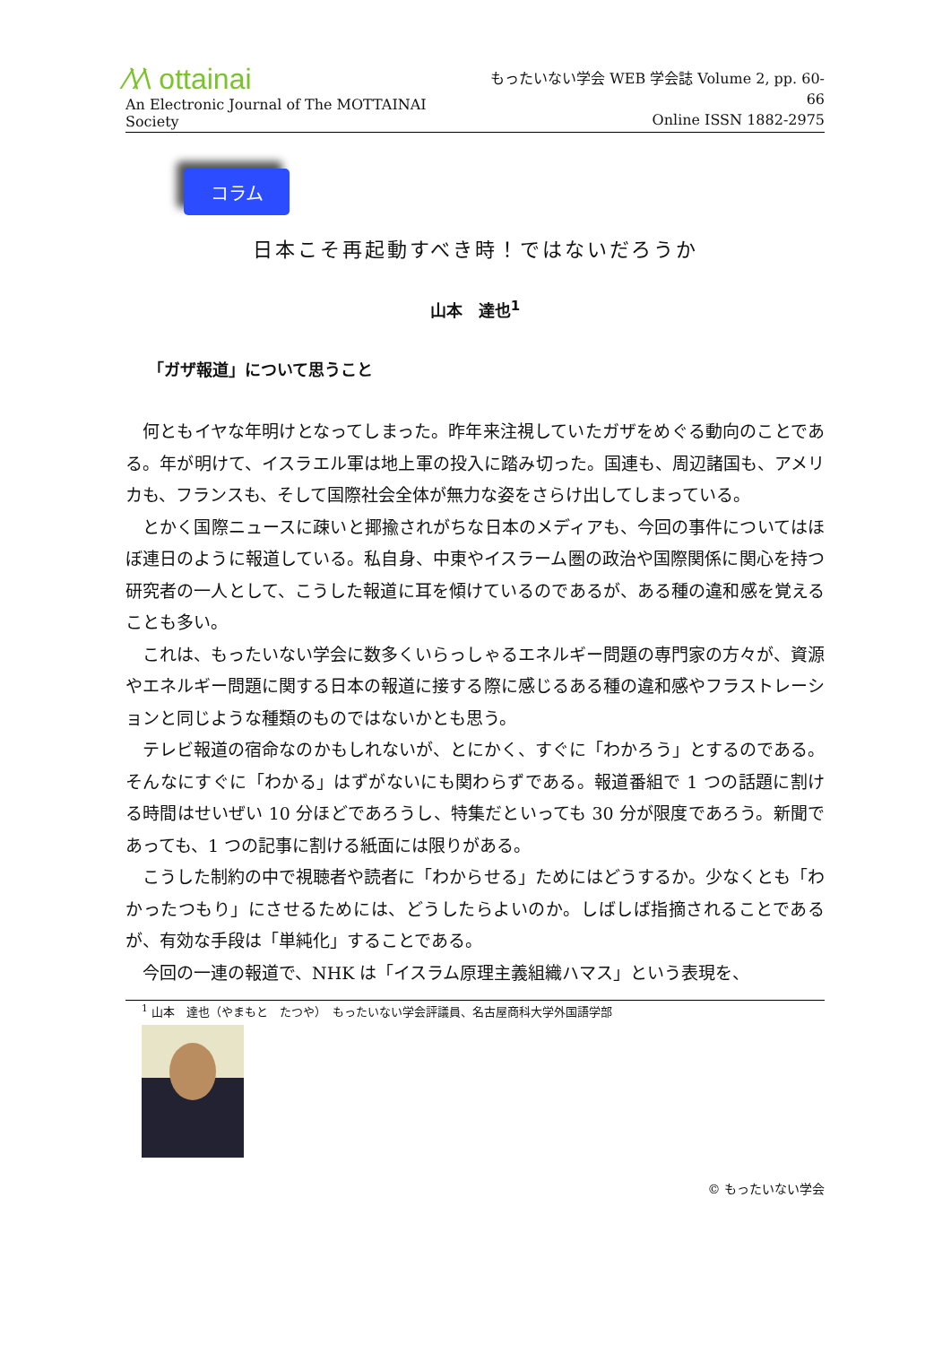⁄\⁄\ ottainai
An Electronic Journal of The MOTTAINAI Society
もったいない学会 WEB 学会誌 Volume 2, pp. 60-66
Online ISSN 1882-2975
コラム
日本こそ再起動すべき時！ではないだろうか
山本　達也<sup>1</sup>
「ガザ報道」について思うこと
何ともイヤな年明けとなってしまった。昨年来注視していたガザをめぐる動向のことである。年が明けて、イスラエル軍は地上軍の投入に踏み切った。国連も、周辺諸国も、アメリカも、フランスも、そして国際社会全体が無力な姿をさらけ出してしまっている。
とかく国際ニュースに疎いと揶揄されがちな日本のメディアも、今回の事件についてはほぼ連日のように報道している。私自身、中東やイスラーム圏の政治や国際関係に関心を持つ研究者の一人として、こうした報道に耳を傾けているのであるが、ある種の違和感を覚えることも多い。
これは、もったいない学会に数多くいらっしゃるエネルギー問題の専門家の方々が、資源やエネルギー問題に関する日本の報道に接する際に感じるある種の違和感やフラストレーションと同じような種類のものではないかとも思う。
テレビ報道の宿命なのかもしれないが、とにかく、すぐに「わかろう」とするのである。そんなにすぐに「わかる」はずがないにも関わらずである。報道番組で 1 つの話題に割ける時間はせいぜい 10 分ほどであろうし、特集だといっても 30 分が限度であろう。新聞であっても、1 つの記事に割ける紙面には限りがある。
こうした制約の中で視聴者や読者に「わからせる」ためにはどうするか。少なくとも「わかったつもり」にさせるためには、どうしたらよいのか。しばしば指摘されることであるが、有効な手段は「単純化」することである。
今回の一連の報道で、NHK は「イスラム原理主義組織ハマス」という表現を、
<sup>1</sup> 山本　達也（やまもと　たつや）　もったいない学会評議員、名古屋商科大学外国語学部
© もったいない学会